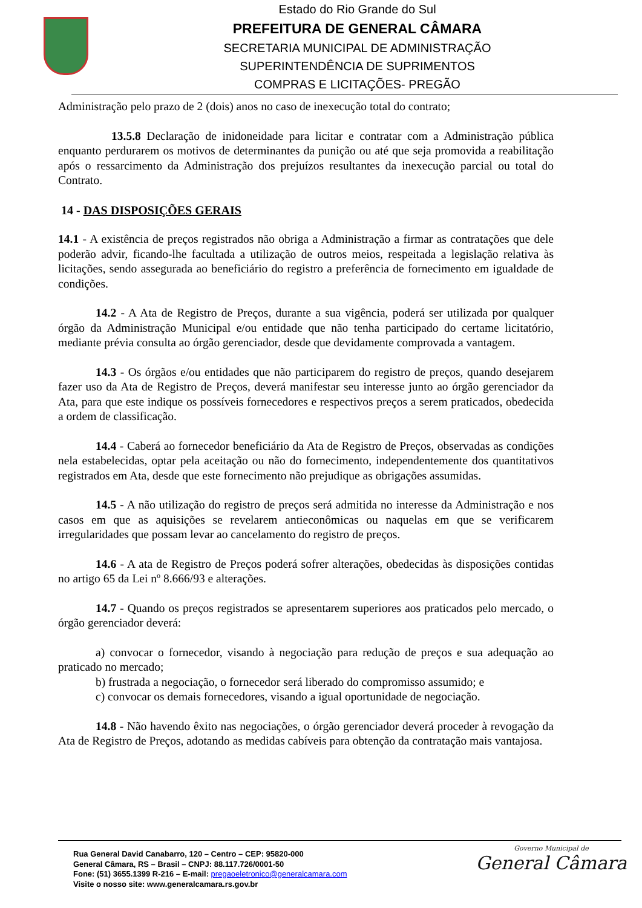Estado do Rio Grande do Sul
PREFEITURA DE GENERAL CÂMARA
SECRETARIA MUNICIPAL DE ADMINISTRAÇÃO
SUPERINTENDÊNCIA DE SUPRIMENTOS
COMPRAS E LICITAÇÕES- PREGÃO
Administração pelo prazo de 2 (dois) anos no caso de inexecução total do contrato;
13.5.8 Declaração de inidoneidade para licitar e contratar com a Administração pública enquanto perdurarem os motivos de determinantes da punição ou até que seja promovida a reabilitação após o ressarcimento da Administração dos prejuízos resultantes da inexecução parcial ou total do Contrato.
14 - DAS DISPOSIÇÕES GERAIS
14.1 - A existência de preços registrados não obriga a Administração a firmar as contratações que dele poderão advir, ficando-lhe facultada a utilização de outros meios, respeitada a legislação relativa às licitações, sendo assegurada ao beneficiário do registro a preferência de fornecimento em igualdade de condições.
14.2 - A Ata de Registro de Preços, durante a sua vigência, poderá ser utilizada por qualquer órgão da Administração Municipal e/ou entidade que não tenha participado do certame licitatório, mediante prévia consulta ao órgão gerenciador, desde que devidamente comprovada a vantagem.
14.3 - Os órgãos e/ou entidades que não participarem do registro de preços, quando desejarem fazer uso da Ata de Registro de Preços, deverá manifestar seu interesse junto ao órgão gerenciador da Ata, para que este indique os possíveis fornecedores e respectivos preços a serem praticados, obedecida a ordem de classificação.
14.4 - Caberá ao fornecedor beneficiário da Ata de Registro de Preços, observadas as condições nela estabelecidas, optar pela aceitação ou não do fornecimento, independentemente dos quantitativos registrados em Ata, desde que este fornecimento não prejudique as obrigações assumidas.
14.5 - A não utilização do registro de preços será admitida no interesse da Administração e nos casos em que as aquisições se revelarem antieconômicas ou naquelas em que se verificarem irregularidades que possam levar ao cancelamento do registro de preços.
14.6 - A ata de Registro de Preços poderá sofrer alterações, obedecidas às disposições contidas no artigo 65 da Lei nº 8.666/93 e alterações.
14.7 - Quando os preços registrados se apresentarem superiores aos praticados pelo mercado, o órgão gerenciador deverá:
a) convocar o fornecedor, visando à negociação para redução de preços e sua adequação ao praticado no mercado;
b) frustrada a negociação, o fornecedor será liberado do compromisso assumido; e
c) convocar os demais fornecedores, visando a igual oportunidade de negociação.
14.8 - Não havendo êxito nas negociações, o órgão gerenciador deverá proceder à revogação da Ata de Registro de Preços, adotando as medidas cabíveis para obtenção da contratação mais vantajosa.
Rua General David Canabarro, 120 – Centro – CEP: 95820-000
General Câmara, RS – Brasil – CNPJ: 88.117.726/0001-50
Fone: (51) 3655.1399 R-216 – E-mail: pregaoeletronico@generalcamara.com
Visite o nosso site: www.generalcamara.rs.gov.br
Governo Municipal de
General Câmara